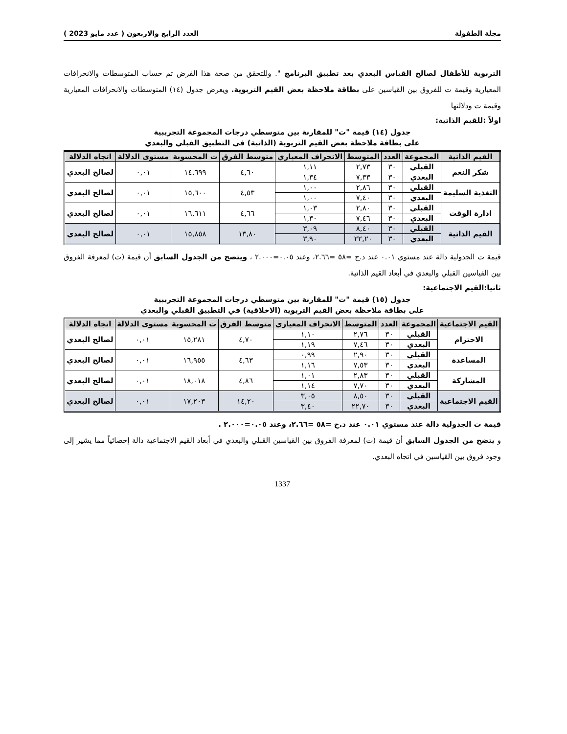مجلة الطفولة العدد الرابع والاربعون ( عدد مايو 2023 )
التربوية للأطفال لصالح القياس البعدي بعد تطبيق البرنامج ". وللتحقق من صحة هذا الفرض تم حساب المتوسطات والانحرافات المعيارية وقيمة ت للفروق بين القياسين على بطاقة ملاحظة بعض القيم التربوية. ويعرض جدول (١٤) المتوسطات والانحرافات المعيارية وقيمة ت ودلالتها
اولاً :للقيم الذاتية:
جدول (١٤) قيمة "ت" للمقارنة بين متوسطي درجات المجموعة التجريبية
على بطاقة ملاحظة بعض القيم التربوية (الذاتية) في التطبيق القبلي والبعدي
| القيم الذاتية | المجموعة | العدد | المتوسط | الانحراف المعياري | متوسط الفرق | ت المحسوبة | مستوى الدلالة | اتجاه الدلالة |
| --- | --- | --- | --- | --- | --- | --- | --- | --- |
| شكر النعم | القبلي | ٣٠ | ٢,٧٣ | ١,١١ | ٤,٦٠ | ١٤,٦٩٩ | ٠,٠١ | لصالح البعدي |
| | البعدي | ٣٠ | ٧,٣٣ | ١,٣٤ | | | | |
| التغذية السليمة | القبلي | ٣٠ | ٢,٨٦ | ١,٠٠ | ٤,٥٣ | ١٥,٦٠٠ | ٠,٠١ | لصالح البعدي |
| | البعدي | ٣٠ | ٧,٤٠ | ١,٠٠ | | | | |
| ادارة الوقت | القبلي | ٣٠ | ٢,٨٠ | ١,٠٣ | ٤,٦٦ | ١٦,٦١١ | ٠,٠١ | لصالح البعدي |
| | البعدي | ٣٠ | ٧,٤٦ | ١,٣٠ | | | | |
| القيم الذاتية | القبلي | ٣٠ | ٨,٤٠ | ٣,٠٩ | ١٣,٨٠ | ١٥,٨٥٨ | ٠,٠١ | لصالح البعدي |
| | البعدي | ٣٠ | ٢٢,٢٠ | ٣,٩٠ | | | | |
قيمة ت الجدولية دالة عند مستوي ٠.٠١ عند د.ح =٥٨ =٢.٦٦، وعند ٠.٠٥=٢.٠٠٠ ، ويتضح من الجدول السابق أن قيمة (ت) لمعرفة الفروق بين القياسين القبلي والبعدي في أبعاد القيم الذاتية.
ثانيا:القيم الاجتماعية:
جدول (١٥) قيمة "ت" للمقارنة بين متوسطي درجات المجموعة التجريبية
على بطاقة ملاحظة بعض القيم التربوية (الاخلاقية) في التطبيق القبلي والبعدي
| القيم الاجتماعية | المجموعة | العدد | المتوسط | الانحراف المعياري | متوسط الفرق | ت المحسوبة | مستوى الدلالة | اتجاه الدلالة |
| --- | --- | --- | --- | --- | --- | --- | --- | --- |
| الاحترام | القبلي | ٣٠ | ٢,٧٦ | ١,١٠ | ٤,٧٠ | ١٥,٢٨١ | ٠,٠١ | لصالح البعدي |
| | البعدي | ٣٠ | ٧,٤٦ | ١,١٩ | | | | |
| المساعدة | القبلي | ٣٠ | ٢,٩٠ | ٠,٩٩ | ٤,٦٣ | ١٦,٩٥٥ | ٠,٠١ | لصالح البعدي |
| | البعدي | ٣٠ | ٧,٥٣ | ١,١٦ | | | | |
| المشاركة | القبلي | ٣٠ | ٢,٨٣ | ١,٠١ | ٤,٨٦ | ١٨,٠١٨ | ٠,٠١ | لصالح البعدي |
| | البعدي | ٣٠ | ٧,٧٠ | ١,١٤ | | | | |
| القيم الاجتماعية | القبلي | ٣٠ | ٨,٥٠ | ٣,٠٥ | ١٤,٢٠ | ١٧,٢٠٣ | ٠,٠١ | لصالح البعدي |
| | البعدي | ٣٠ | ٢٢,٧٠ | ٣,٤٠ | | | | |
قيمة ت الجدولية دالة عند مستوي ٠.٠١ عند د.ح =٥٨ =٢.٦٦، وعند ٠.٠٥=٢.٠٠٠ .
و يتضح من الجدول السابق أن قيمة (ت) لمعرفة الفروق بين القياسين القبلي والبعدي في أبعاد القيم الاجتماعية دالة إحصائياً مما يشير إلى وجود فروق بين القياسين في اتجاه البعدي.
1337